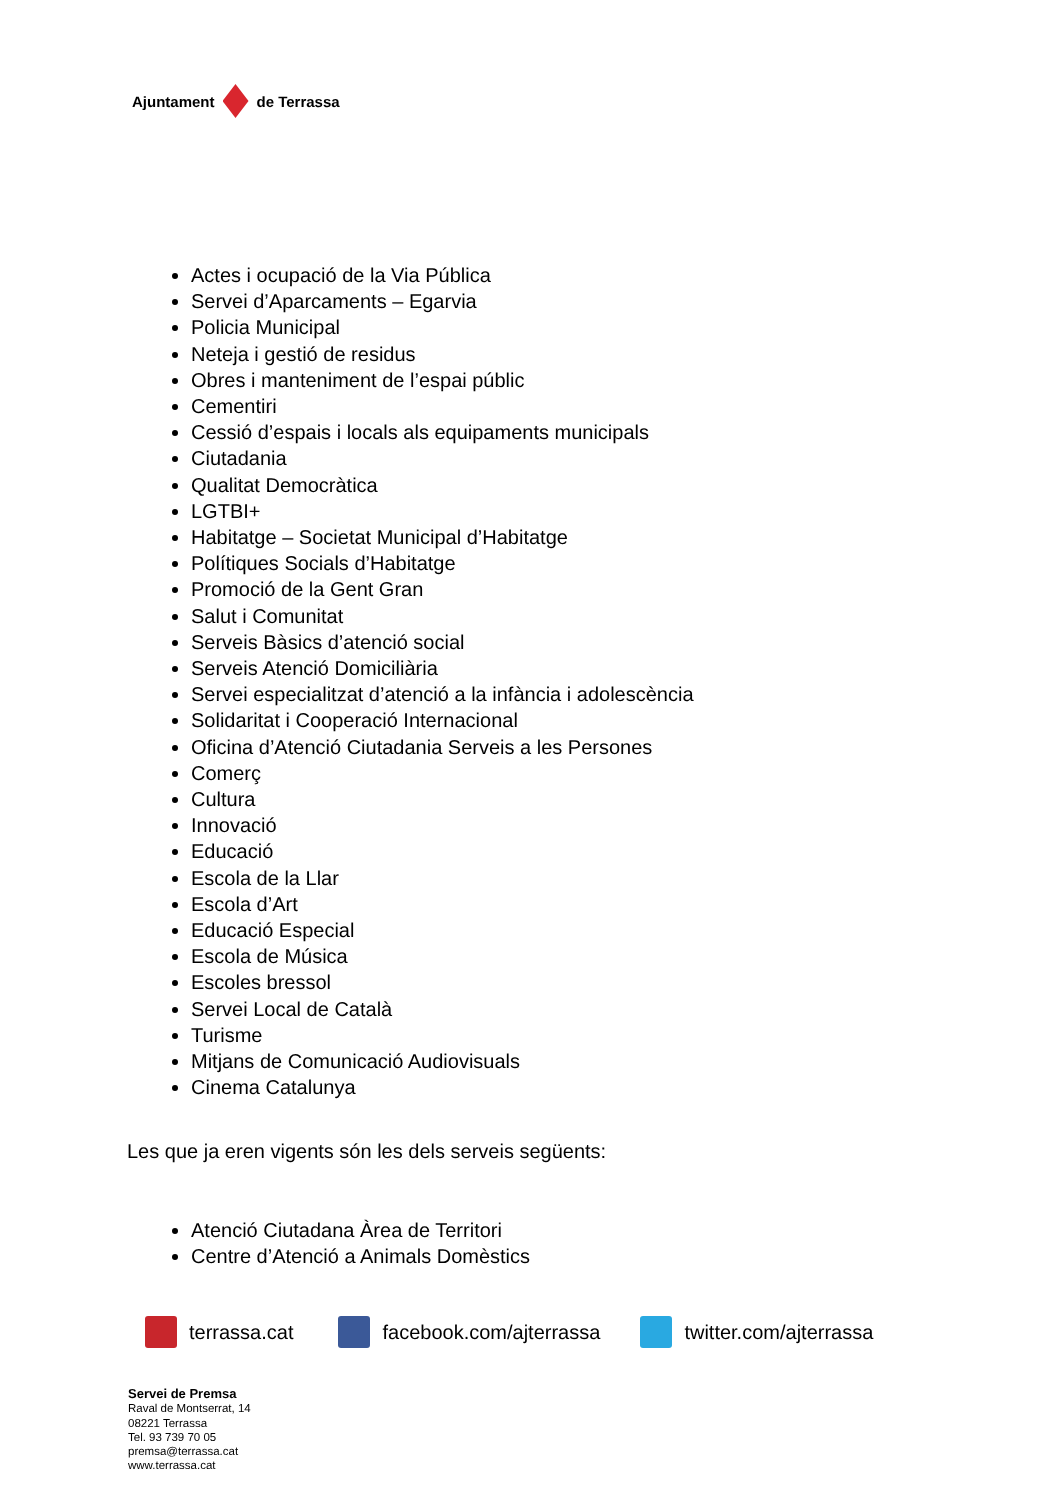Ajuntament de Terrassa
Actes i ocupació de la Via Pública
Servei d’Aparcaments – Egarvia
Policia Municipal
Neteja i gestió de residus
Obres i manteniment de l’espai públic
Cementiri
Cessió d’espais i locals als equipaments municipals
Ciutadania
Qualitat Democràtica
LGTBI+
Habitatge – Societat Municipal d’Habitatge
Polítiques Socials d’Habitatge
Promoció de la Gent Gran
Salut i Comunitat
Serveis Bàsics d’atenció social
Serveis Atenció Domiciliària
Servei especialitzat d’atenció a la infància i adolescència
Solidaritat i Cooperació Internacional
Oficina d’Atenció Ciutadania Serveis a les Persones
Comerç
Cultura
Innovació
Educació
Escola de la Llar
Escola d’Art
Educació Especial
Escola de Música
Escoles bressol
Servei Local de Català
Turisme
Mitjans de Comunicació Audiovisuals
Cinema Catalunya
Les que ja eren vigents són les dels serveis següents:
Atenció Ciutadana Àrea de Territori
Centre d’Atenció a Animals Domèstics
terrassa.cat facebook.com/ajterrassa twitter.com/ajterrassa
Servei de Premsa
Raval de Montserrat, 14
08221 Terrassa
Tel. 93 739 70 05
premsa@terrassa.cat
www.terrassa.cat